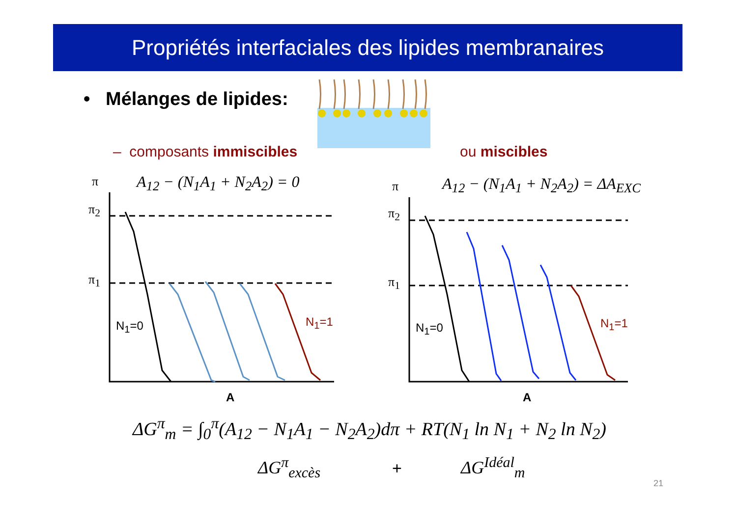Propriétés interfaciales des lipides membranaires
• Mélanges de lipides:
– composants immiscibles ou miscibles
A<sub>12</sub> − (N<sub>1</sub>A<sub>1</sub> + N<sub>2</sub>A<sub>2</sub>) = 0 A<sub>12</sub> − (N<sub>1</sub>A<sub>1</sub> + N<sub>2</sub>A<sub>2</sub>) = ΔA<sub>EXC</sub>
π
π<sub>2</sub>
π<sub>1</sub>
N<sub>1</sub>=0 N<sub>1</sub>=1
A
π
π<sub>2</sub>
π<sub>1</sub>
N<sub>1</sub>=0 N<sub>1</sub>=1
A
ΔG<sup>π</sup><sub>m</sub> = ∫<sub>0</sub><sup>π</sup>(A<sub>12</sub> − N<sub>1</sub>A<sub>1</sub> − N<sub>2</sub>A<sub>2</sub>)dπ + RT(N<sub>1</sub> ln N<sub>1</sub> + N<sub>2</sub> ln N<sub>2</sub>)
ΔG<sup>π</sup><sub>excès</sub> + ΔG<sup>Idéal</sup><sub>m</sub>
21